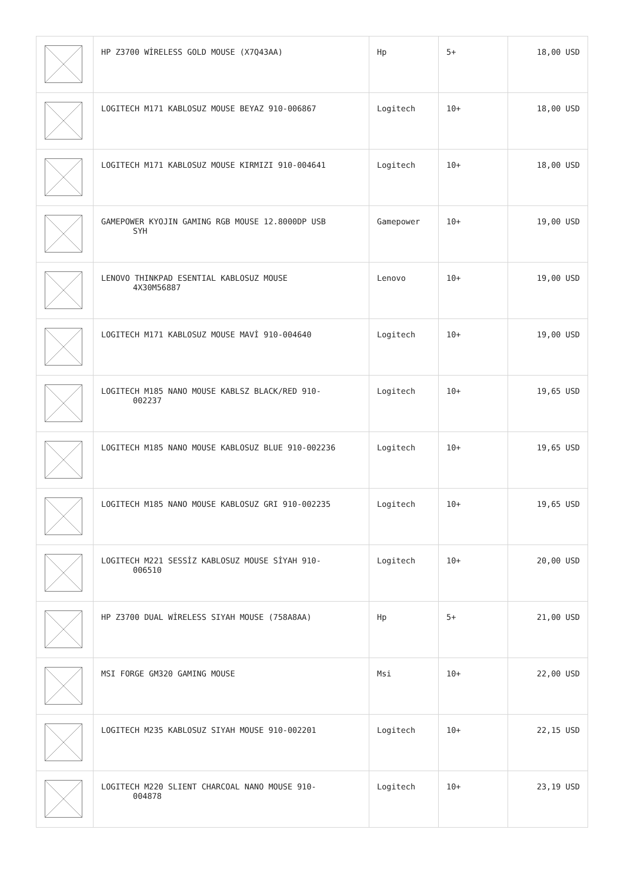| | HP Z3700 WİRELESS GOLD MOUSE (X7Q43AA) | Hp | 5+ | 18,00 USD |
| | LOGITECH M171 KABLOSUZ MOUSE BEYAZ 910-006867 | Logitech | 10+ | 18,00 USD |
| | LOGITECH M171 KABLOSUZ MOUSE KIRMIZI 910-004641 | Logitech | 10+ | 18,00 USD |
| | GAMEPOWER KYOJIN GAMING RGB MOUSE 12.8000DP USB SYH | Gamepower | 10+ | 19,00 USD |
| | LENOVO THINKPAD ESENTIAL KABLOSUZ MOUSE 4X30M56887 | Lenovo | 10+ | 19,00 USD |
| | LOGITECH M171 KABLOSUZ MOUSE MAVİ 910-004640 | Logitech | 10+ | 19,00 USD |
| | LOGITECH M185 NANO MOUSE KABLSZ BLACK/RED 910- 002237 | Logitech | 10+ | 19,65 USD |
| | LOGITECH M185 NANO MOUSE KABLOSUZ BLUE 910-002236 | Logitech | 10+ | 19,65 USD |
| | LOGITECH M185 NANO MOUSE KABLOSUZ GRI 910-002235 | Logitech | 10+ | 19,65 USD |
| | LOGITECH M221 SESSİZ KABLOSUZ MOUSE SİYAH 910- 006510 | Logitech | 10+ | 20,00 USD |
| | HP Z3700 DUAL WİRELESS SIYAH MOUSE (758A8AA) | Hp | 5+ | 21,00 USD |
| | MSI FORGE GM320 GAMING MOUSE | Msi | 10+ | 22,00 USD |
| | LOGITECH M235 KABLOSUZ SIYAH MOUSE 910-002201 | Logitech | 10+ | 22,15 USD |
| | LOGITECH M220 SLIENT CHARCOAL NANO MOUSE 910- 004878 | Logitech | 10+ | 23,19 USD |